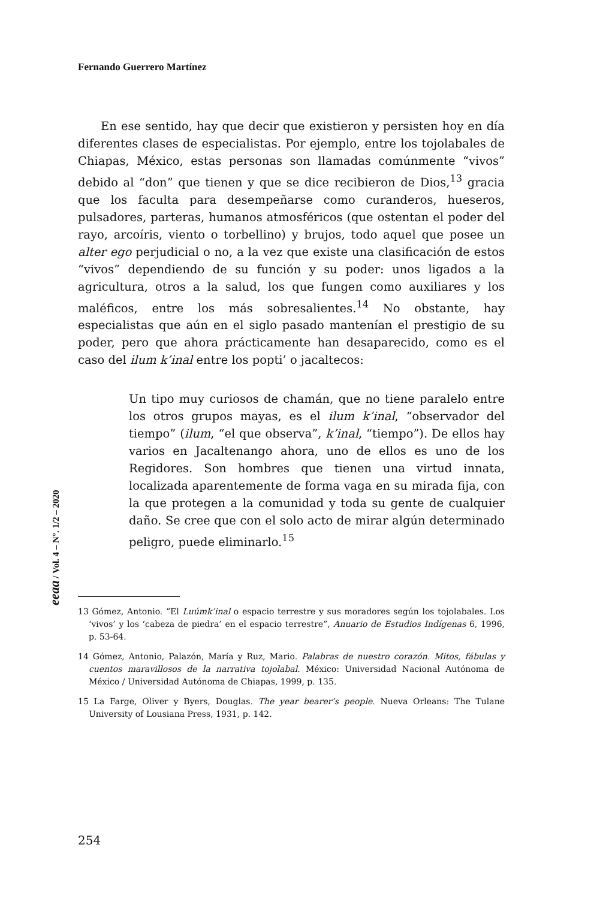Fernando Guerrero Martínez
En ese sentido, hay que decir que existieron y persisten hoy en día diferentes clases de especialistas. Por ejemplo, entre los tojolabales de Chiapas, México, estas personas son llamadas comúnmente “vivos” debido al “don” que tienen y que se dice recibieron de Dios,<sup>13</sup> gracia que los faculta para desempeñarse como curanderos, hueseros, pulsadores, parteras, humanos atmosféricos (que ostentan el poder del rayo, arcoíris, viento o torbellino) y brujos, todo aquel que posee un alter ego perjudicial o no, a la vez que existe una clasificación de estos “vivos” dependiendo de su función y su poder: unos ligados a la agricultura, otros a la salud, los que fungen como auxiliares y los maléficos, entre los más sobresalientes.<sup>14</sup> No obstante, hay especialistas que aún en el siglo pasado mantenían el prestigio de su poder, pero que ahora prácticamente han desaparecido, como es el caso del ilum k’inal entre los popti’ o jacaltecos:
Un tipo muy curiosos de chamán, que no tiene paralelo entre los otros grupos mayas, es el ilum k’inal, “observador del tiempo” (ilum, “el que observa”, k’inal, “tiempo”). De ellos hay varios en Jacaltenango ahora, uno de ellos es uno de los Regidores. Son hombres que tienen una virtud innata, localizada aparentemente de forma vaga en su mirada fija, con la que protegen a la comunidad y toda su gente de cualquier daño. Se cree que con el solo acto de mirar algún determinado peligro, puede eliminarlo.<sup>15</sup>
13 Gómez, Antonio. “El Luúmk’inal o espacio terrestre y sus moradores según los tojolabales. Los ‘vivos’ y los ‘cabeza de piedra’ en el espacio terrestre”, Anuario de Estudios Indígenas 6, 1996, p. 53-64.
14 Gómez, Antonio, Palazón, María y Ruz, Mario. Palabras de nuestro corazón. Mitos, fábulas y cuentos maravillosos de la narrativa tojolabal. México: Universidad Nacional Autónoma de México / Universidad Autónoma de Chiapas, 1999, p. 135.
15 La Farge, Oliver y Byers, Douglas. The year bearer’s people. Nueva Orleans: The Tulane University of Lousiana Press, 1931, p. 142.
eeaa / Vol. 4 – N°. 1/2 – 2020
254